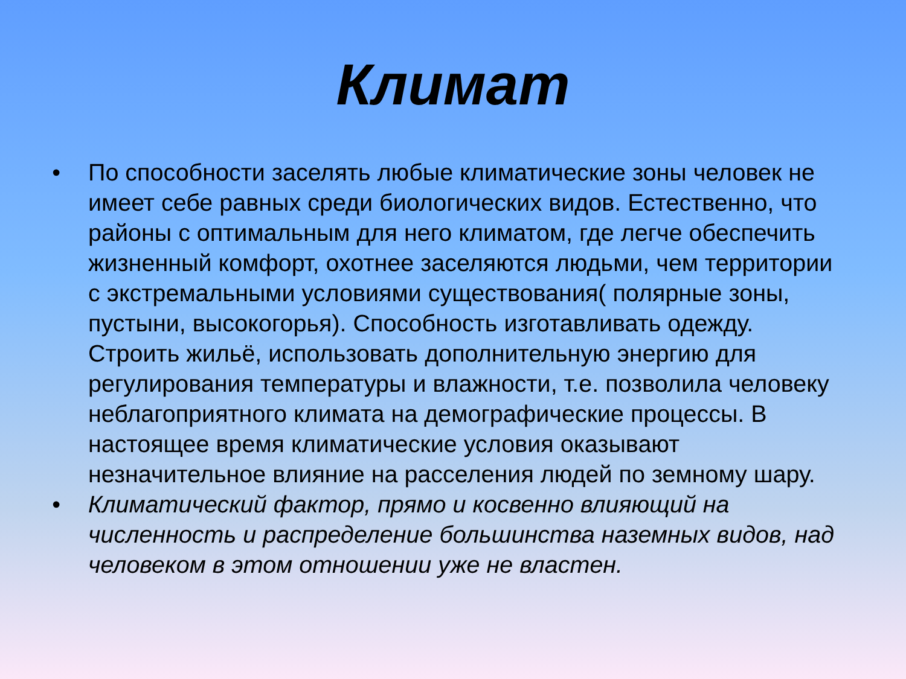Климат
• По способности заселять любые климатические зоны человек не имеет себе равных среди биологических видов. Естественно, что районы с оптимальным для него климатом, где легче обеспечить жизненный комфорт, охотнее заселяются людьми, чем территории с экстремальными условиями существования( полярные зоны, пустыни, высокогорья). Способность изготавливать одежду. Строить жильё, использовать дополнительную энергию для регулирования температуры и влажности, т.е. позволила человеку неблагоприятного климата на демографические процессы. В настоящее время климатические условия оказывают незначительное влияние на расселения людей по земному шару.
• Климатический фактор, прямо и косвенно влияющий на численность и распределение большинства наземных видов, над человеком в этом отношении уже не властен.